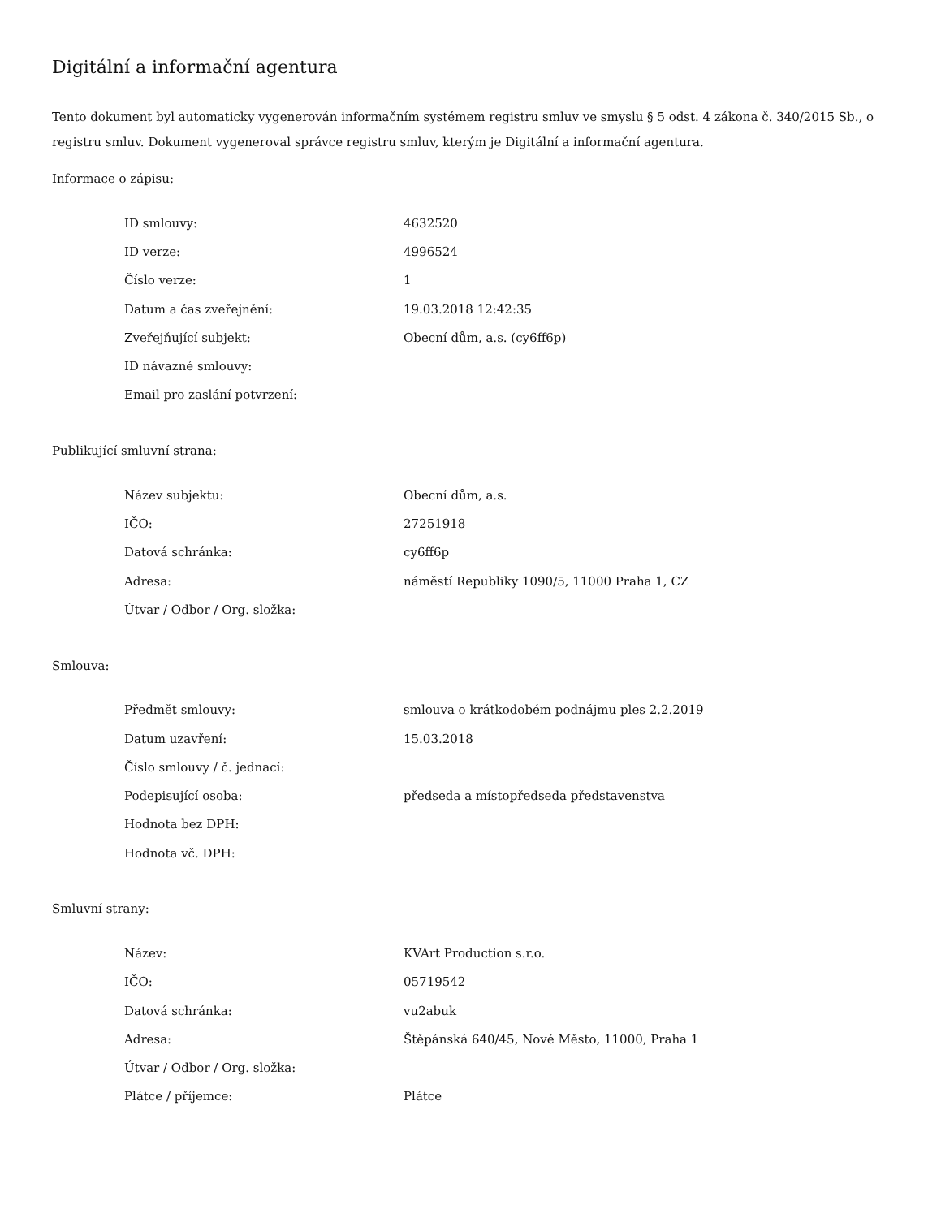Digitální a informační agentura
Tento dokument byl automaticky vygenerován informačním systémem registru smluv ve smyslu § 5 odst. 4 zákona č. 340/2015 Sb., o registru smluv. Dokument vygeneroval správce registru smluv, kterým je Digitální a informační agentura.
Informace o zápisu:
| ID smlouvy: | 4632520 |
| ID verze: | 4996524 |
| Číslo verze: | 1 |
| Datum a čas zveřejnění: | 19.03.2018 12:42:35 |
| Zveřejňující subjekt: | Obecní dům, a.s. (cy6ff6p) |
| ID návazné smlouvy: | |
| Email pro zaslání potvrzení: | |
Publikující smluvní strana:
| Název subjektu: | Obecní dům, a.s. |
| IČO: | 27251918 |
| Datová schránka: | cy6ff6p |
| Adresa: | náměstí Republiky 1090/5, 11000 Praha 1, CZ |
| Útvar / Odbor / Org. složka: | |
Smlouva:
| Předmět smlouvy: | smlouva o krátkodobém podnájmu ples 2.2.2019 |
| Datum uzavření: | 15.03.2018 |
| Číslo smlouvy / č. jednací: | |
| Podepisující osoba: | předseda a místopředseda představenstva |
| Hodnota bez DPH: | |
| Hodnota vč. DPH: | |
Smluvní strany:
| Název: | KVArt Production s.r.o. |
| IČO: | 05719542 |
| Datová schránka: | vu2abuk |
| Adresa: | Štěpánská 640/45, Nové Město, 11000, Praha 1 |
| Útvar / Odbor / Org. složka: | |
| Plátce / příjemce: | Plátce |